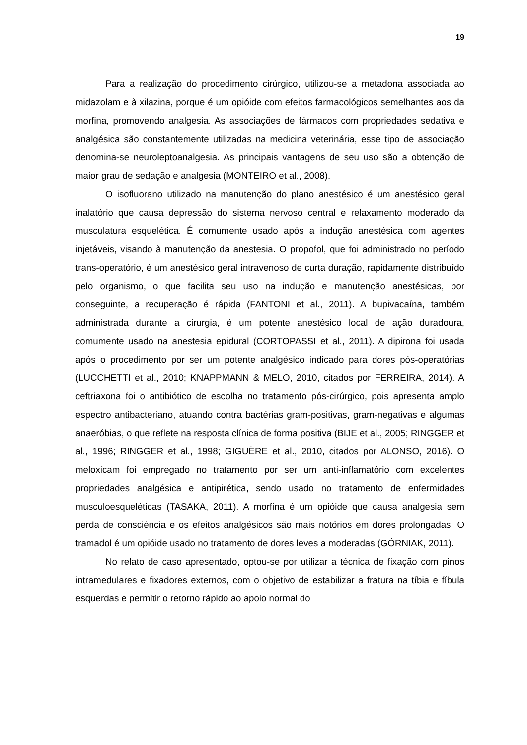19
Para a realização do procedimento cirúrgico, utilizou-se a metadona associada ao midazolam e à xilazina, porque é um opióide com efeitos farmacológicos semelhantes aos da morfina, promovendo analgesia. As associações de fármacos com propriedades sedativa e analgésica são constantemente utilizadas na medicina veterinária, esse tipo de associação denomina-se neuroleptoanalgesia. As principais vantagens de seu uso são a obtenção de maior grau de sedação e analgesia (MONTEIRO et al., 2008).
O isofluorano utilizado na manutenção do plano anestésico é um anestésico geral inalatório que causa depressão do sistema nervoso central e relaxamento moderado da musculatura esquelética. É comumente usado após a indução anestésica com agentes injetáveis, visando à manutenção da anestesia. O propofol, que foi administrado no período trans-operatório, é um anestésico geral intravenoso de curta duração, rapidamente distribuído pelo organismo, o que facilita seu uso na indução e manutenção anestésicas, por conseguinte, a recuperação é rápida (FANTONI et al., 2011). A bupivacaína, também administrada durante a cirurgia, é um potente anestésico local de ação duradoura, comumente usado na anestesia epidural (CORTOPASSI et al., 2011). A dipirona foi usada após o procedimento por ser um potente analgésico indicado para dores pós-operatórias (LUCCHETTI et al., 2010; KNAPPMANN & MELO, 2010, citados por FERREIRA, 2014). A ceftriaxona foi o antibiótico de escolha no tratamento pós-cirúrgico, pois apresenta amplo espectro antibacteriano, atuando contra bactérias gram-positivas, gram-negativas e algumas anaeróbias, o que reflete na resposta clínica de forma positiva (BIJE et al., 2005; RINGGER et al., 1996; RINGGER et al., 1998; GIGUÈRE et al., 2010, citados por ALONSO, 2016). O meloxicam foi empregado no tratamento por ser um anti-inflamatório com excelentes propriedades analgésica e antipirética, sendo usado no tratamento de enfermidades musculoesqueléticas (TASAKA, 2011). A morfina é um opióide que causa analgesia sem perda de consciência e os efeitos analgésicos são mais notórios em dores prolongadas. O tramadol é um opióide usado no tratamento de dores leves a moderadas (GÓRNIAK, 2011).
No relato de caso apresentado, optou-se por utilizar a técnica de fixação com pinos intramedulares e fixadores externos, com o objetivo de estabilizar a fratura na tíbia e fíbula esquerdas e permitir o retorno rápido ao apoio normal do